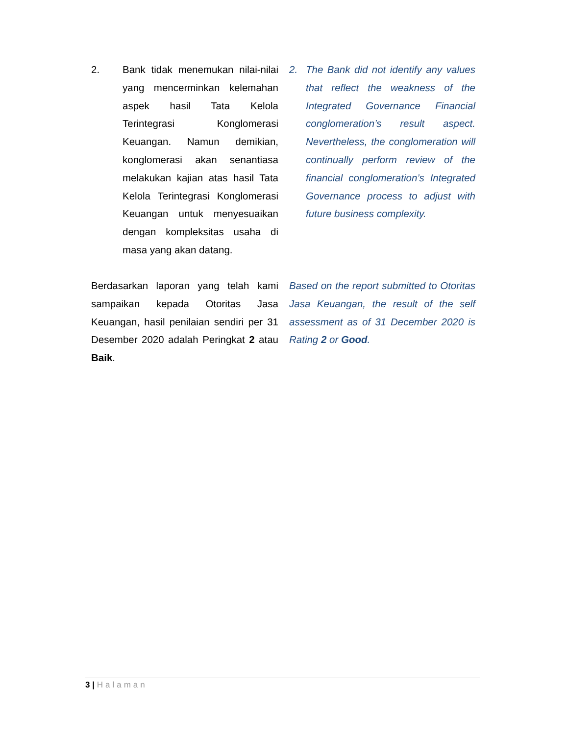2. Bank tidak menemukan nilai-nilai yang mencerminkan kelemahan aspek hasil Tata Kelola Terintegrasi Konglomerasi Keuangan. Namun demikian, konglomerasi akan senantiasa melakukan kajian atas hasil Tata Kelola Terintegrasi Konglomerasi Keuangan untuk menyesuaikan dengan kompleksitas usaha di masa yang akan datang.
2. The Bank did not identify any values that reflect the weakness of the Integrated Governance Financial conglomeration’s result aspect. Nevertheless, the conglomeration will continually perform review of the financial conglomeration’s Integrated Governance process to adjust with future business complexity.
Berdasarkan laporan yang telah kami sampaikan kepada Otoritas Jasa Keuangan, hasil penilaian sendiri per 31 Desember 2020 adalah Peringkat 2 atau Baik.
Based on the report submitted to Otoritas Jasa Keuangan, the result of the self assessment as of 31 December 2020 is Rating 2 or Good.
3 | Halaman